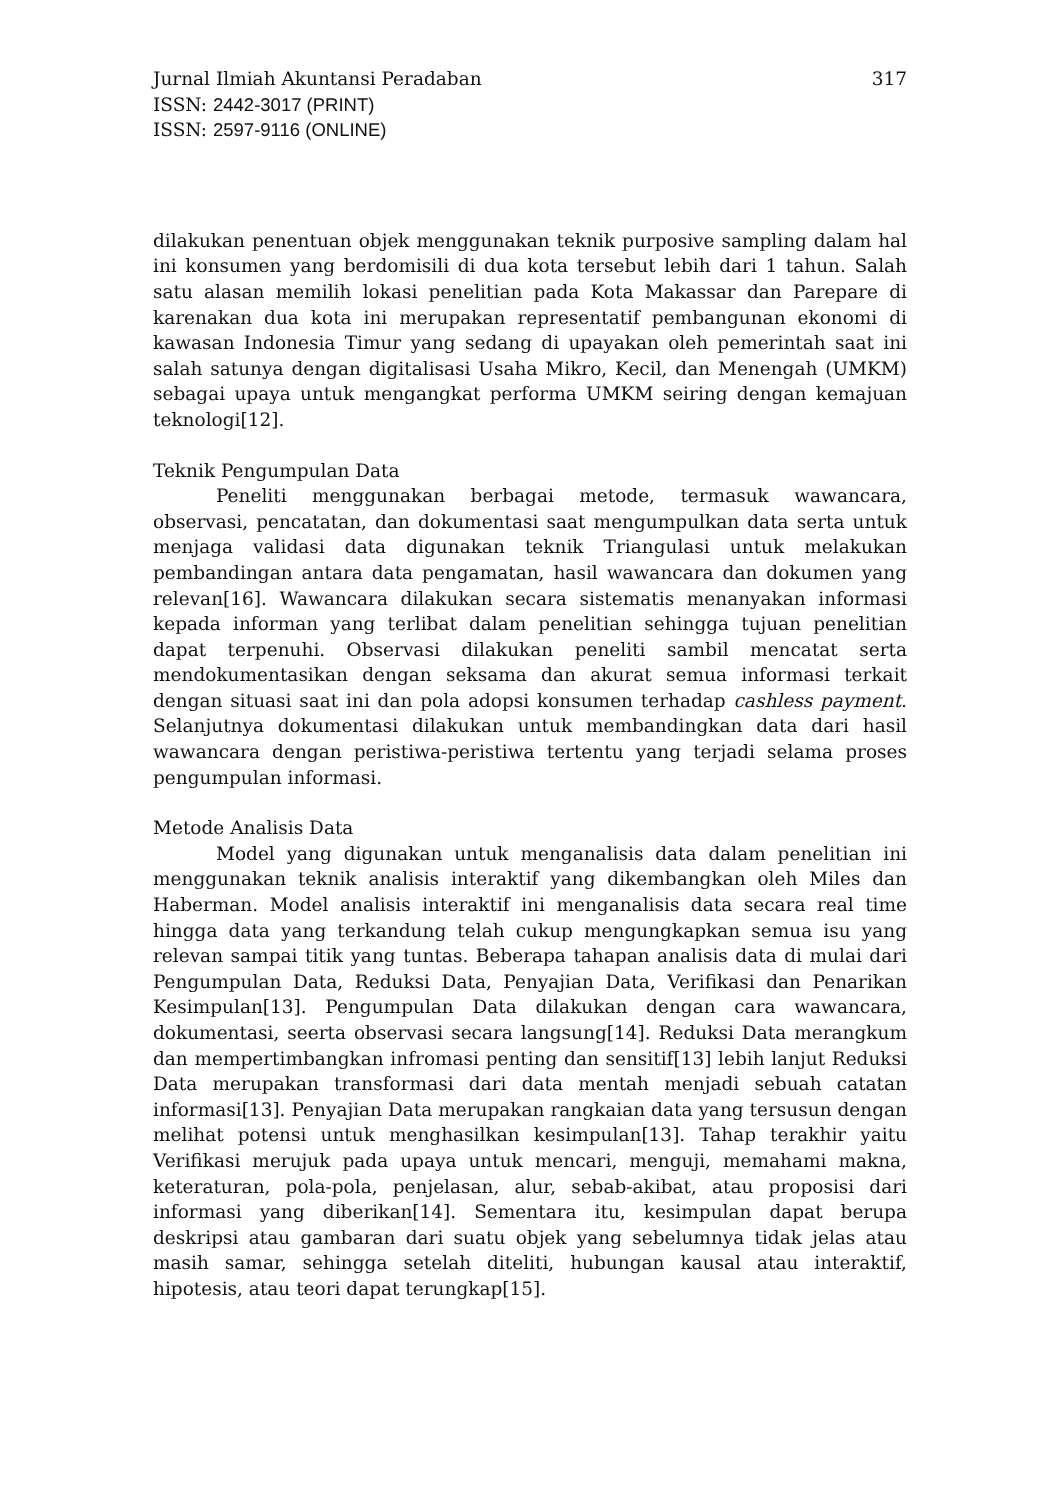Jurnal Ilmiah Akuntansi Peradaban 317
ISSN: 2442-3017 (PRINT)
ISSN: 2597-9116 (ONLINE)
dilakukan penentuan objek menggunakan teknik purposive sampling dalam hal ini konsumen yang berdomisili di dua kota tersebut lebih dari 1 tahun. Salah satu alasan memilih lokasi penelitian pada Kota Makassar dan Parepare di karenakan dua kota ini merupakan representatif pembangunan ekonomi di kawasan Indonesia Timur yang sedang di upayakan oleh pemerintah saat ini salah satunya dengan digitalisasi Usaha Mikro, Kecil, dan Menengah (UMKM) sebagai upaya untuk mengangkat performa UMKM seiring dengan kemajuan teknologi[12].
Teknik Pengumpulan Data
Peneliti menggunakan berbagai metode, termasuk wawancara, observasi, pencatatan, dan dokumentasi saat mengumpulkan data serta untuk menjaga validasi data digunakan teknik Triangulasi untuk melakukan pembandingan antara data pengamatan, hasil wawancara dan dokumen yang relevan[16]. Wawancara dilakukan secara sistematis menanyakan informasi kepada informan yang terlibat dalam penelitian sehingga tujuan penelitian dapat terpenuhi. Observasi dilakukan peneliti sambil mencatat serta mendokumentasikan dengan seksama dan akurat semua informasi terkait dengan situasi saat ini dan pola adopsi konsumen terhadap cashless payment. Selanjutnya dokumentasi dilakukan untuk membandingkan data dari hasil wawancara dengan peristiwa-peristiwa tertentu yang terjadi selama proses pengumpulan informasi.
Metode Analisis Data
Model yang digunakan untuk menganalisis data dalam penelitian ini menggunakan teknik analisis interaktif yang dikembangkan oleh Miles dan Haberman. Model analisis interaktif ini menganalisis data secara real time hingga data yang terkandung telah cukup mengungkapkan semua isu yang relevan sampai titik yang tuntas. Beberapa tahapan analisis data di mulai dari Pengumpulan Data, Reduksi Data, Penyajian Data, Verifikasi dan Penarikan Kesimpulan[13]. Pengumpulan Data dilakukan dengan cara wawancara, dokumentasi, seerta observasi secara langsung[14]. Reduksi Data merangkum dan mempertimbangkan infromasi penting dan sensitif[13] lebih lanjut Reduksi Data merupakan transformasi dari data mentah menjadi sebuah catatan informasi[13]. Penyajian Data merupakan rangkaian data yang tersusun dengan melihat potensi untuk menghasilkan kesimpulan[13]. Tahap terakhir yaitu Verifikasi merujuk pada upaya untuk mencari, menguji, memahami makna, keteraturan, pola-pola, penjelasan, alur, sebab-akibat, atau proposisi dari informasi yang diberikan[14]. Sementara itu, kesimpulan dapat berupa deskripsi atau gambaran dari suatu objek yang sebelumnya tidak jelas atau masih samar, sehingga setelah diteliti, hubungan kausal atau interaktif, hipotesis, atau teori dapat terungkap[15].